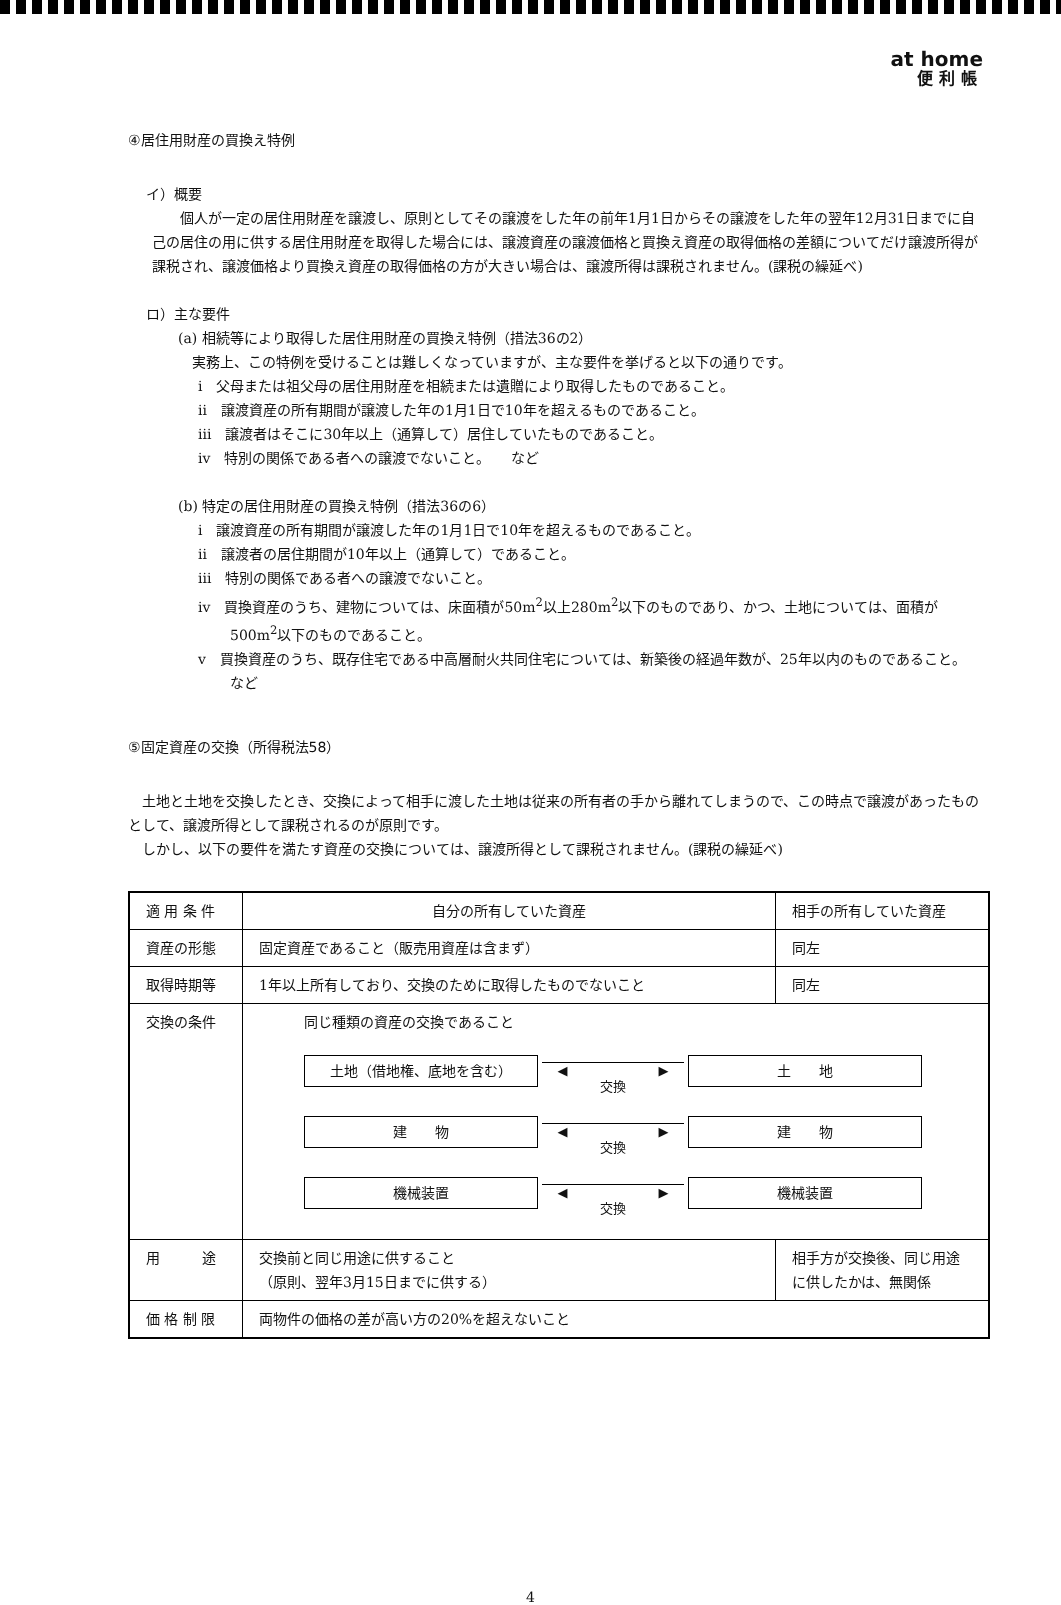at home
便利帳
④居住用財産の買換え特例
イ）概要
個人が一定の居住用財産を譲渡し、原則としてその譲渡をした年の前年1月1日からその譲渡をした年の翌年12月31日までに自己の居住の用に供する居住用財産を取得した場合には、譲渡資産の譲渡価格と買換え資産の取得価格の差額についてだけ譲渡所得が課税され、譲渡価格より買換え資産の取得価格の方が大きい場合は、譲渡所得は課税されません。(課税の繰延べ)
ロ）主な要件
(a) 相続等により取得した居住用財産の買換え特例（措法36の2）
実務上、この特例を受けることは難しくなっていますが、主な要件を挙げると以下の通りです。
i　父母または祖父母の居住用財産を相続または遺贈により取得したものであること。
ii　譲渡資産の所有期間が譲渡した年の1月1日で10年を超えるものであること。
iii　譲渡者はそこに30年以上（通算して）居住していたものであること。
iv　特別の関係である者への譲渡でないこと。　　など
(b) 特定の居住用財産の買換え特例（措法36の6）
i　譲渡資産の所有期間が譲渡した年の1月1日で10年を超えるものであること。
ii　譲渡者の居住期間が10年以上（通算して）であること。
iii　特別の関係である者への譲渡でないこと。
iv　買換資産のうち、建物については、床面積が50m<sup>2</sup>以上280m<sup>2</sup>以下のものであり、かつ、土地については、面積が500m<sup>2</sup>以下のものであること。
v　買換資産のうち、既存住宅である中高層耐火共同住宅については、新築後の経過年数が、25年以内のものであること。　　など
⑤固定資産の交換（所得税法58）
土地と土地を交換したとき、交換によって相手に渡した土地は従来の所有者の手から離れてしまうので、この時点で譲渡があったものとして、譲渡所得として課税されるのが原則です。
しかし、以下の要件を満たす資産の交換については、譲渡所得として課税されません。(課税の繰延べ)
| 適 用 条 件 | 自分の所有していた資産 | 相手の所有していた資産 |
| 資産の形態 | 固定資産であること（販売用資産は含まず） | 同左 |
| 取得時期等 | 1年以上所有しており、交換のために取得したものでないこと | 同左 |
| 交換の条件 | 同じ種類の資産の交換であること 土地（借地権、底地を含む） ◀ ▶ 交換 土 地 建 物 ◀ ▶ 交換 建 物 機械装置 ◀ ▶ 交換 機械装置 | |
| 用 途 | 交換前と同じ用途に供すること （原則、翌年3月15日までに供する） | 相手方が交換後、同じ用途に供したかは、無関係 |
| 価 格 制 限 | 両物件の価格の差が高い方の20%を超えないこと | |
4